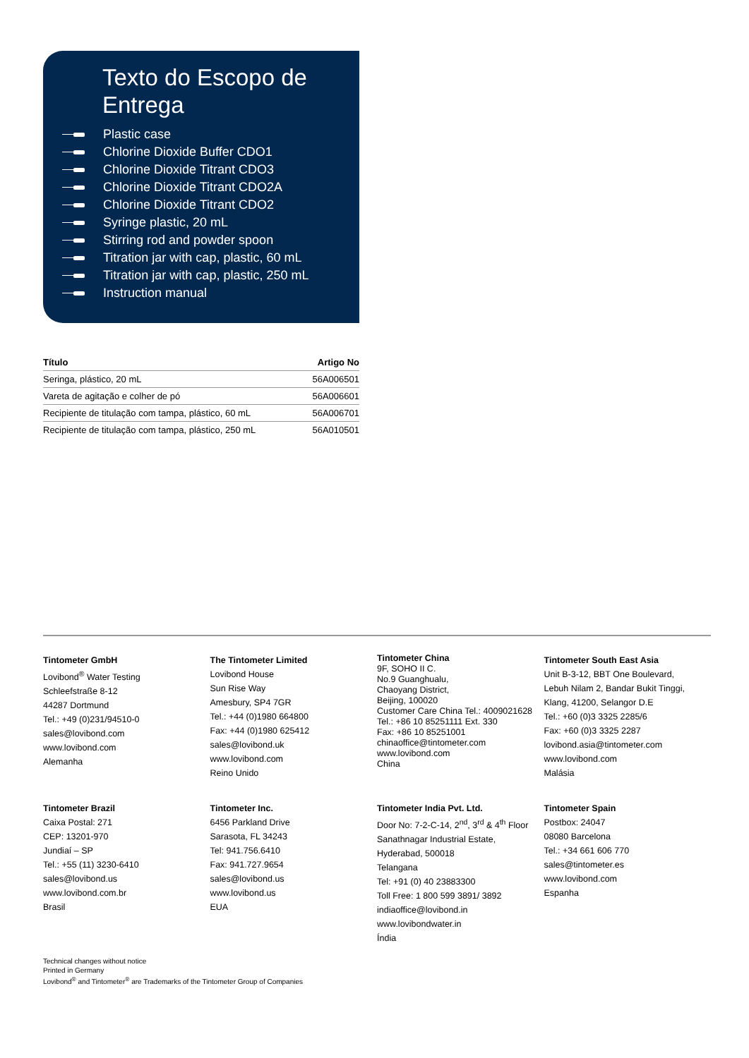Texto do Escopo de Entrega
Plastic case
Chlorine Dioxide Buffer CDO1
Chlorine Dioxide Titrant CDO3
Chlorine Dioxide Titrant CDO2A
Chlorine Dioxide Titrant CDO2
Syringe plastic, 20 mL
Stirring rod and powder spoon
Titration jar with cap, plastic, 60 mL
Titration jar with cap, plastic, 250 mL
Instruction manual
| Título | Artigo No |
| --- | --- |
| Seringa, plástico, 20 mL | 56A006501 |
| Vareta de agitação e colher de pó | 56A006601 |
| Recipiente de titulação com tampa, plástico, 60 mL | 56A006701 |
| Recipiente de titulação com tampa, plástico, 250 mL | 56A010501 |
Tintometer GmbH
Lovibond<sup>®</sup> Water Testing
Schleefstraße 8-12
44287 Dortmund
Tel.: +49 (0)231/94510-0
sales@lovibond.com
www.lovibond.com
Alemanha
The Tintometer Limited
Lovibond House
Sun Rise Way
Amesbury, SP4 7GR
Tel.: +44 (0)1980 664800
Fax: +44 (0)1980 625412
sales@lovibond.uk
www.lovibond.com
Reino Unido
Tintometer China
9F, SOHO II C.
No.9 Guanghualu,
Chaoyang District,
Beijing, 100020
Customer Care China Tel.: 4009021628
Tel.: +86 10 85251111 Ext. 330
Fax: +86 10 85251001
chinaoffice@tintometer.com
www.lovibond.com
China
Tintometer South East Asia
Unit B-3-12, BBT One Boulevard,
Lebuh Nilam 2, Bandar Bukit Tinggi,
Klang, 41200, Selangor D.E
Tel.: +60 (0)3 3325 2285/6
Fax: +60 (0)3 3325 2287
lovibond.asia@tintometer.com
www.lovibond.com
Malásia
Tintometer Brazil
Caixa Postal: 271
CEP: 13201-970
Jundiaí – SP
Tel.: +55 (11) 3230-6410
sales@lovibond.us
www.lovibond.com.br
Brasil
Tintometer Inc.
6456 Parkland Drive
Sarasota, FL 34243
Tel: 941.756.6410
Fax: 941.727.9654
sales@lovibond.us
www.lovibond.us
EUA
Tintometer India Pvt. Ltd.
Door No: 7-2-C-14, 2<sup>nd</sup>, 3<sup>rd</sup> & 4<sup>th</sup> Floor
Sanathnagar Industrial Estate,
Hyderabad, 500018
Telangana
Tel: +91 (0) 40 23883300
Toll Free: 1 800 599 3891/ 3892
indiaoffice@lovibond.in
www.lovibondwater.in
Índia
Tintometer Spain
Postbox: 24047
08080 Barcelona
Tel.: +34 661 606 770
sales@tintometer.es
www.lovibond.com
Espanha
Technical changes without notice
Printed in Germany
Lovibond<sup>®</sup> and Tintometer<sup>®</sup> are Trademarks of the Tintometer Group of Companies